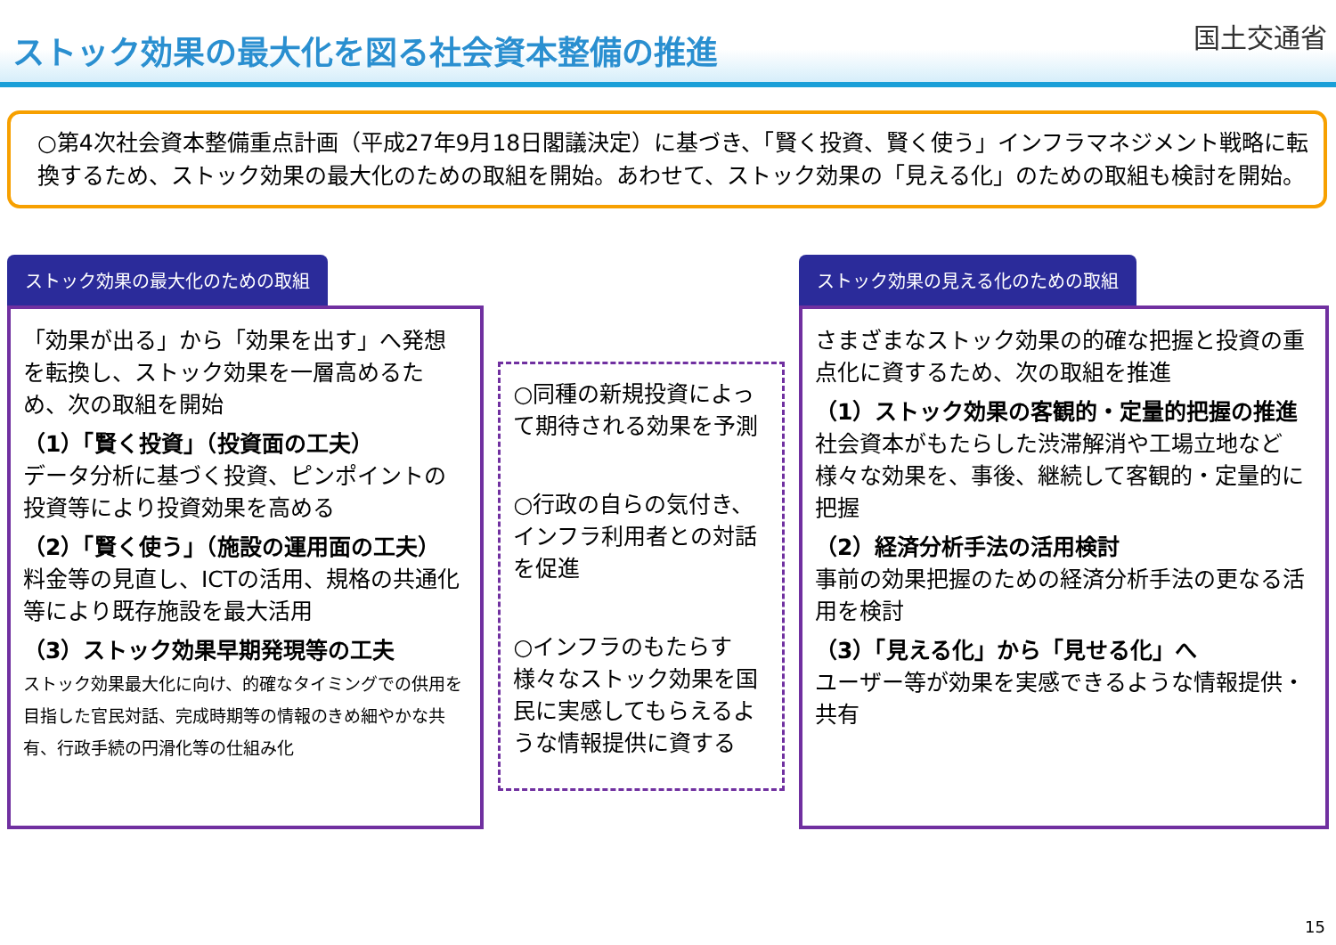ストック効果の最大化を図る社会資本整備の推進
国土交通省
○第4次社会資本整備重点計画（平成27年9月18日閣議決定）に基づき、「賢く投資、賢く使う」インフラマネジメント戦略に転換するため、ストック効果の最大化のための取組を開始。あわせて、ストック効果の「見える化」のための取組も検討を開始。
ストック効果の最大化のための取組
「効果が出る」から「効果を出す」へ発想を転換し、ストック効果を一層高めるため、次の取組を開始
（1）「賢く投資」（投資面の工夫）
データ分析に基づく投資、ピンポイントの投資等により投資効果を高める
（2）「賢く使う」（施設の運用面の工夫）
料金等の見直し、ICTの活用、規格の共通化等により既存施設を最大活用
（3）ストック効果早期発現等の工夫
ストック効果最大化に向け、的確なタイミングでの供用を目指した官民対話、完成時期等の情報のきめ細やかな共有、行政手続の円滑化等の仕組み化
○同種の新規投資によって期待される効果を予測
○行政の自らの気付き、インフラ利用者との対話を促進
○インフラのもたらす様々なストック効果を国民に実感してもらえるような情報提供に資する
ストック効果の見える化のための取組
さまざまなストック効果の的確な把握と投資の重点化に資するため、次の取組を推進
（1）ストック効果の客観的・定量的把握の推進
社会資本がもたらした渋滞解消や工場立地など様々な効果を、事後、継続して客観的・定量的に把握
（2）経済分析手法の活用検討
事前の効果把握のための経済分析手法の更なる活用を検討
（3）「見える化」から「見せる化」へ
ユーザー等が効果を実感できるような情報提供・共有
15